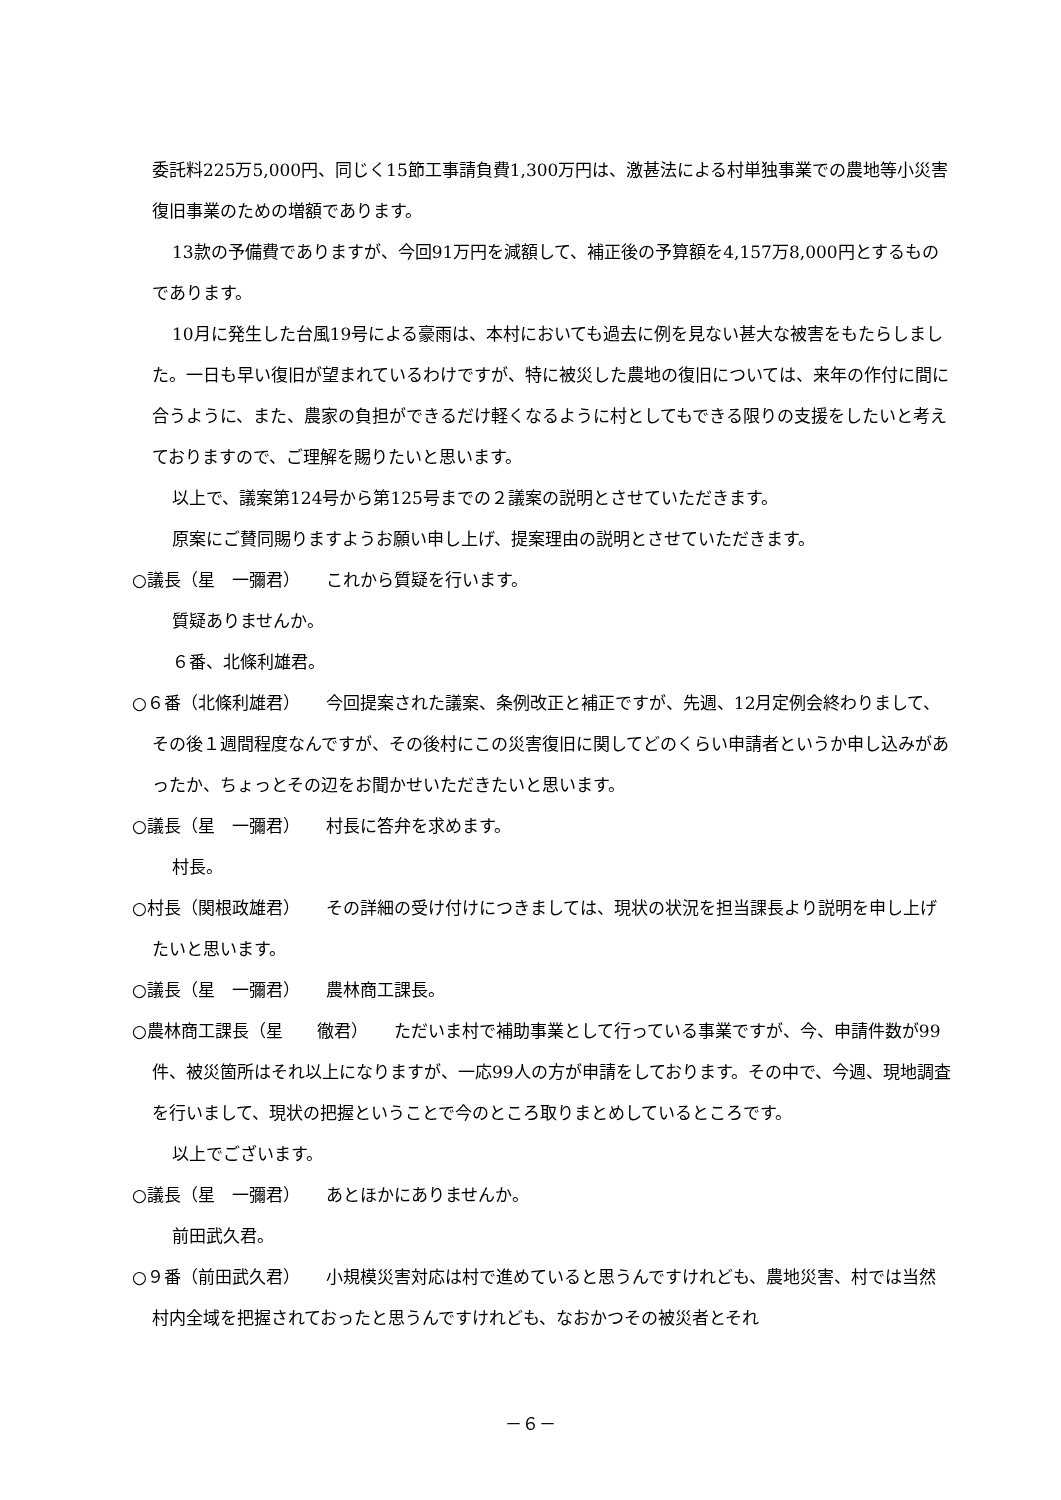委託料225万5,000円、同じく15節工事請負費1,300万円は、激甚法による村単独事業での農地等小災害復旧事業のための増額であります。
13款の予備費でありますが、今回91万円を減額して、補正後の予算額を4,157万8,000円とするものであります。
10月に発生した台風19号による豪雨は、本村においても過去に例を見ない甚大な被害をもたらしました。一日も早い復旧が望まれているわけですが、特に被災した農地の復旧については、来年の作付に間に合うように、また、農家の負担ができるだけ軽くなるように村としてもできる限りの支援をしたいと考えておりますので、ご理解を賜りたいと思います。
以上で、議案第124号から第125号までの２議案の説明とさせていただきます。
原案にご賛同賜りますようお願い申し上げ、提案理由の説明とさせていただきます。
○議長（星　一彌君）　　これから質疑を行います。
質疑ありませんか。
６番、北條利雄君。
○６番（北條利雄君）　　今回提案された議案、条例改正と補正ですが、先週、12月定例会終わりまして、その後１週間程度なんですが、その後村にこの災害復旧に関してどのくらい申請者というか申し込みがあったか、ちょっとその辺をお聞かせいただきたいと思います。
○議長（星　一彌君）　　村長に答弁を求めます。
村長。
○村長（関根政雄君）　　その詳細の受け付けにつきましては、現状の状況を担当課長より説明を申し上げたいと思います。
○議長（星　一彌君）　　農林商工課長。
○農林商工課長（星　　徹君）　　ただいま村で補助事業として行っている事業ですが、今、申請件数が99件、被災箇所はそれ以上になりますが、一応99人の方が申請をしております。その中で、今週、現地調査を行いまして、現状の把握ということで今のところ取りまとめしているところです。
以上でございます。
○議長（星　一彌君）　　あとほかにありませんか。
前田武久君。
○９番（前田武久君）　　小規模災害対応は村で進めていると思うんですけれども、農地災害、村では当然村内全域を把握されておったと思うんですけれども、なおかつその被災者とそれ
－６－